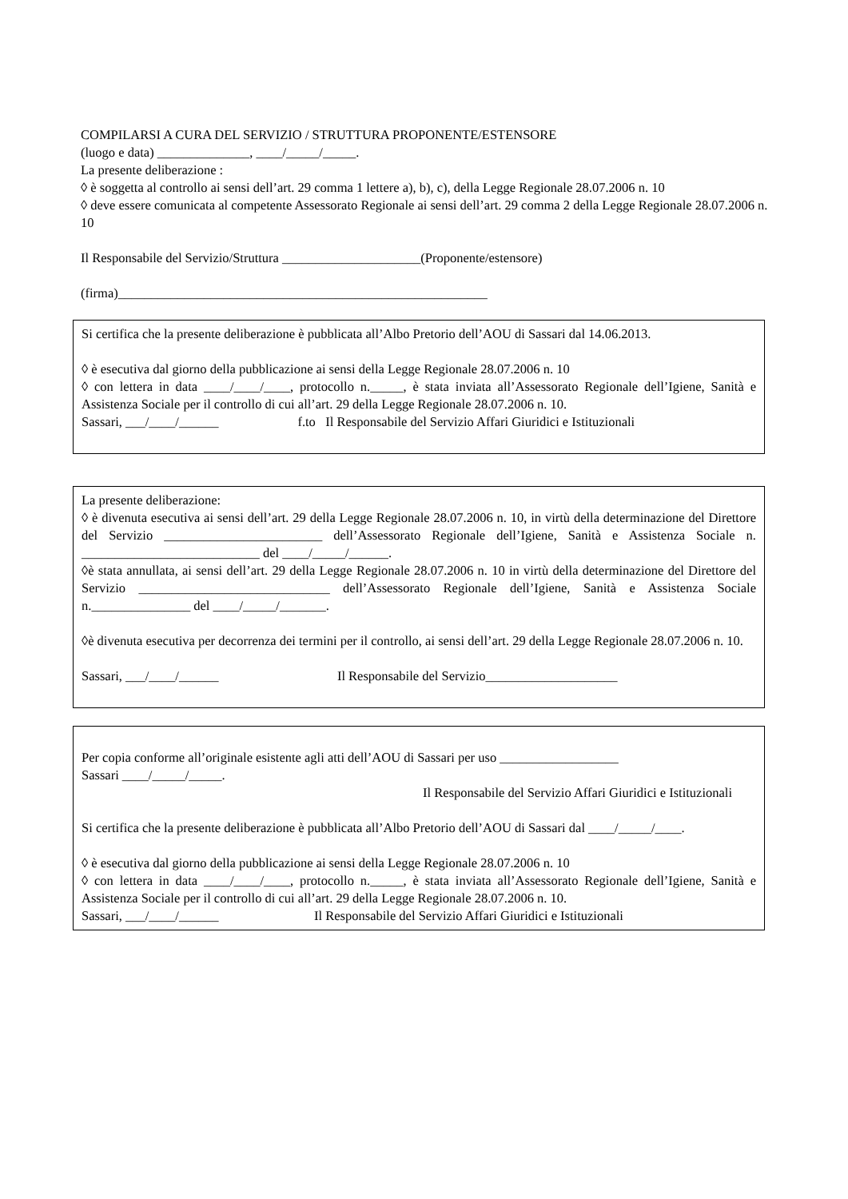COMPILARSI A CURA DEL SERVIZIO / STRUTTURA PROPONENTE/ESTENSORE
(luogo e data) ______________, ____/_____/_____.
La presente deliberazione :
◊ è soggetta al controllo ai sensi dell’art. 29 comma 1 lettere a), b), c), della Legge Regionale 28.07.2006 n. 10
◊ deve essere comunicata al competente Assessorato Regionale ai sensi dell’art. 29 comma 2 della Legge Regionale 28.07.2006 n. 10
Il Responsabile del Servizio/Struttura _____________________(Proponente/estensore)
(firma)________________________________________________________
Si certifica che la presente deliberazione è pubblicata all’Albo Pretorio dell’AOU di Sassari dal 14.06.2013.
◊ è esecutiva dal giorno della pubblicazione ai sensi della Legge Regionale 28.07.2006 n. 10
◊ con lettera in data ____/____/____, protocollo n._____, è stata inviata all’Assessorato Regionale dell’Igiene, Sanità e Assistenza Sociale per il controllo di cui all’art. 29 della Legge Regionale 28.07.2006 n. 10.
Sassari, ___/____/______ f.to Il Responsabile del Servizio Affari Giuridici e Istituzionali
La presente deliberazione:
◊ è divenuta esecutiva ai sensi dell’art. 29 della Legge Regionale 28.07.2006 n. 10, in virtù della determinazione del Direttore del Servizio ________________________ dell’Assessorato Regionale dell’Igiene, Sanità e Assistenza Sociale n. ___________________________ del ____/_____/______.
◊è stata annullata, ai sensi dell’art. 29 della Legge Regionale 28.07.2006 n. 10 in virtù della determinazione del Direttore del Servizio _____________________________ dell’Assessorato Regionale dell’Igiene, Sanità e Assistenza Sociale n._______________ del ____/_____/_______.
◊è divenuta esecutiva per decorrenza dei termini per il controllo, ai sensi dell’art. 29 della Legge Regionale 28.07.2006 n. 10.
Sassari, ___/____/______ Il Responsabile del Servizio____________________
Per copia conforme all’originale esistente agli atti dell’AOU di Sassari per uso __________________
Sassari ____/_____/_____.
Il Responsabile del Servizio Affari Giuridici e Istituzionali
Si certifica che la presente deliberazione è pubblicata all’Albo Pretorio dell’AOU di Sassari dal ____/_____/____.
◊ è esecutiva dal giorno della pubblicazione ai sensi della Legge Regionale 28.07.2006 n. 10
◊ con lettera in data ____/____/____, protocollo n._____, è stata inviata all’Assessorato Regionale dell’Igiene, Sanità e Assistenza Sociale per il controllo di cui all’art. 29 della Legge Regionale 28.07.2006 n. 10.
Sassari, ___/____/______ Il Responsabile del Servizio Affari Giuridici e Istituzionali